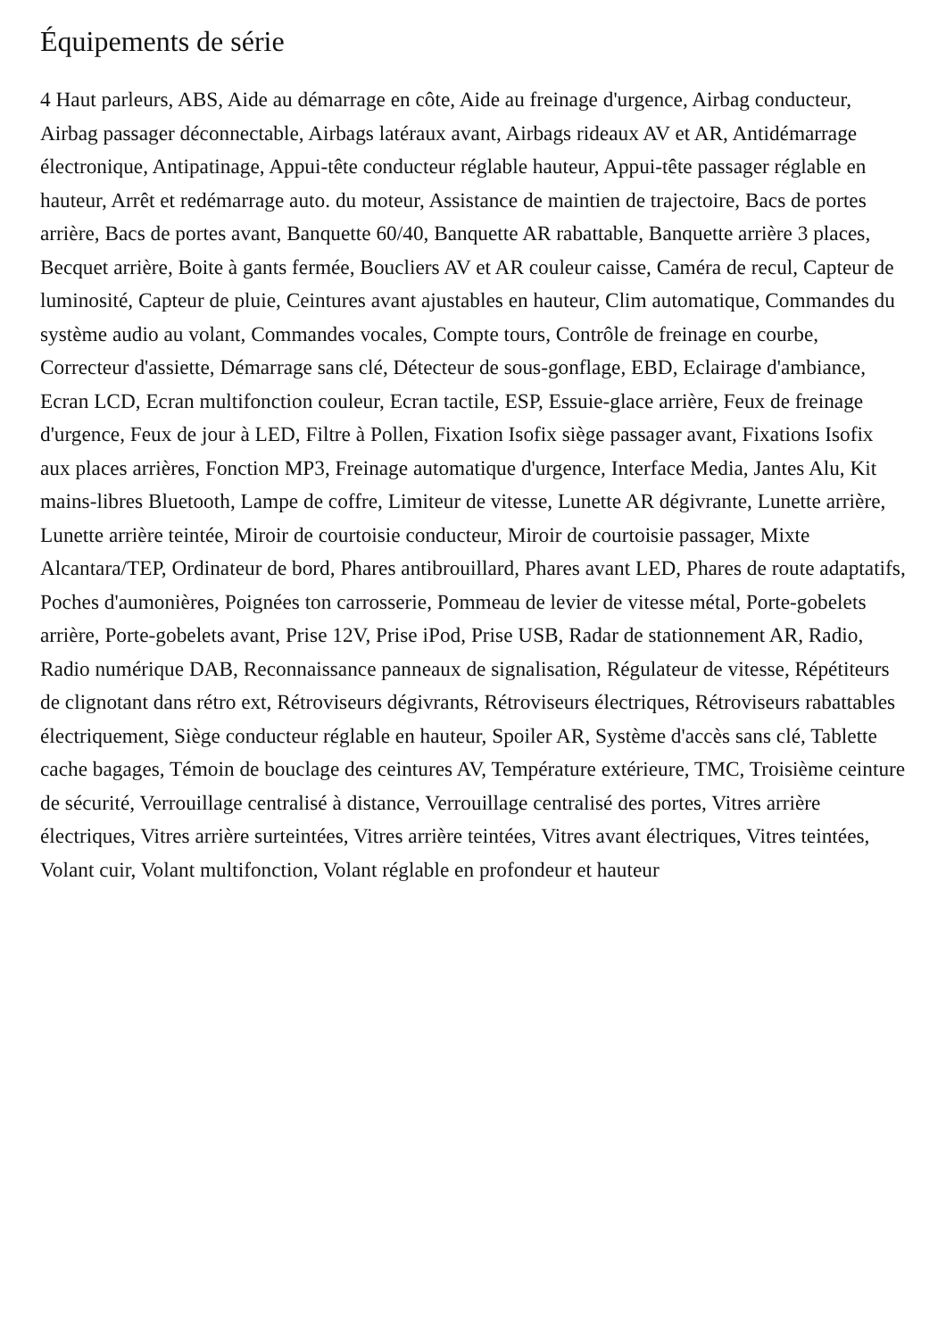Équipements de série
4 Haut parleurs, ABS, Aide au démarrage en côte, Aide au freinage d'urgence, Airbag conducteur, Airbag passager déconnectable, Airbags latéraux avant, Airbags rideaux AV et AR, Antidémarrage électronique, Antipatinage, Appui-tête conducteur réglable hauteur, Appui-tête passager réglable en hauteur, Arrêt et redémarrage auto. du moteur, Assistance de maintien de trajectoire, Bacs de portes arrière, Bacs de portes avant, Banquette 60/40, Banquette AR rabattable, Banquette arrière 3 places, Becquet arrière, Boite à gants fermée, Boucliers AV et AR couleur caisse, Caméra de recul, Capteur de luminosité, Capteur de pluie, Ceintures avant ajustables en hauteur, Clim automatique, Commandes du système audio au volant, Commandes vocales, Compte tours, Contrôle de freinage en courbe, Correcteur d'assiette, Démarrage sans clé, Détecteur de sous-gonflage, EBD, Eclairage d'ambiance, Ecran LCD, Ecran multifonction couleur, Ecran tactile, ESP, Essuie-glace arrière, Feux de freinage d'urgence, Feux de jour à LED, Filtre à Pollen, Fixation Isofix siège passager avant, Fixations Isofix aux places arrières, Fonction MP3, Freinage automatique d'urgence, Interface Media, Jantes Alu, Kit mains-libres Bluetooth, Lampe de coffre, Limiteur de vitesse, Lunette AR dégivrante, Lunette arrière, Lunette arrière teintée, Miroir de courtoisie conducteur, Miroir de courtoisie passager, Mixte Alcantara/TEP, Ordinateur de bord, Phares antibrouillard, Phares avant LED, Phares de route adaptatifs, Poches d'aumonières, Poignées ton carrosserie, Pommeau de levier de vitesse métal, Porte-gobelets arrière, Porte-gobelets avant, Prise 12V, Prise iPod, Prise USB, Radar de stationnement AR, Radio, Radio numérique DAB, Reconnaissance panneaux de signalisation, Régulateur de vitesse, Répétiteurs de clignotant dans rétro ext, Rétroviseurs dégivrants, Rétroviseurs électriques, Rétroviseurs rabattables électriquement, Siège conducteur réglable en hauteur, Spoiler AR, Système d'accès sans clé, Tablette cache bagages, Témoin de bouclage des ceintures AV, Température extérieure, TMC, Troisième ceinture de sécurité, Verrouillage centralisé à distance, Verrouillage centralisé des portes, Vitres arrière électriques, Vitres arrière surteintées, Vitres arrière teintées, Vitres avant électriques, Vitres teintées, Volant cuir, Volant multifonction, Volant réglable en profondeur et hauteur